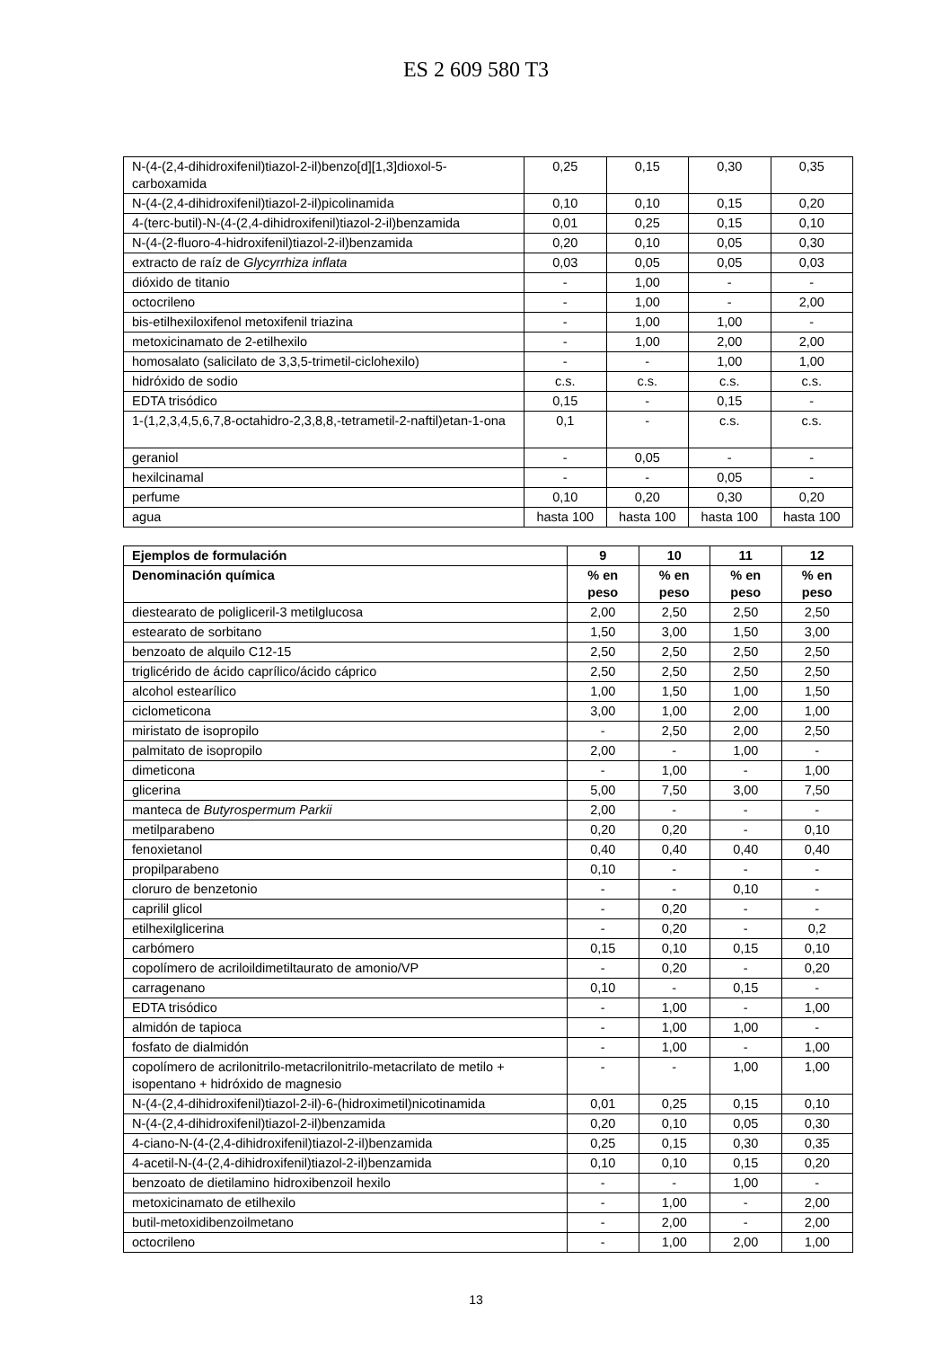ES 2 609 580 T3
| N-(4-(2,4-dihidroxifenil)tiazol-2-il)benzo[d][1,3]dioxol-5-carboxamida | 0,25 | 0,15 | 0,30 | 0,35 |
| N-(4-(2,4-dihidroxifenil)tiazol-2-il)picolinamida | 0,10 | 0,10 | 0,15 | 0,20 |
| 4-(terc-butil)-N-(4-(2,4-dihidroxifenil)tiazol-2-il)benzamida | 0,01 | 0,25 | 0,15 | 0,10 |
| N-(4-(2-fluoro-4-hidroxifenil)tiazol-2-il)benzamida | 0,20 | 0,10 | 0,05 | 0,30 |
| extracto de raíz de Glycyrrhiza inflata | 0,03 | 0,05 | 0,05 | 0,03 |
| dióxido de titanio | - | 1,00 | - | - |
| octocrileno | - | 1,00 | - | 2,00 |
| bis-etilhexiloxifenol metoxifenil triazina | - | 1,00 | 1,00 | - |
| metoxicinamato de 2-etilhexilo | - | 1,00 | 2,00 | 2,00 |
| homosalato (salicilato de 3,3,5-trimetil-ciclohexilo) | - | - | 1,00 | 1,00 |
| hidróxido de sodio | c.s. | c.s. | c.s. | c.s. |
| EDTA trisódico | 0,15 | - | 0,15 | - |
| 1-(1,2,3,4,5,6,7,8-octahidro-2,3,8,8,-tetrametil-2-naftil)etan-1-ona | 0,1 | - | c.s. | c.s. |
| geraniol | - | 0,05 | - | - |
| hexilcinamal | - | - | 0,05 | - |
| perfume | 0,10 | 0,20 | 0,30 | 0,20 |
| agua | hasta 100 | hasta 100 | hasta 100 | hasta 100 |
| Ejemplos de formulación | 9 | 10 | 11 | 12 |
| --- | --- | --- | --- | --- |
| Denominación química | % en peso | % en peso | % en peso | % en peso |
| diestearato de poligliceril-3 metilglucosa | 2,00 | 2,50 | 2,50 | 2,50 |
| estearato de sorbitano | 1,50 | 3,00 | 1,50 | 3,00 |
| benzoato de alquilo C12-15 | 2,50 | 2,50 | 2,50 | 2,50 |
| triglicérido de ácido caprílico/ácido cáprico | 2,50 | 2,50 | 2,50 | 2,50 |
| alcohol estearílico | 1,00 | 1,50 | 1,00 | 1,50 |
| ciclometicona | 3,00 | 1,00 | 2,00 | 1,00 |
| miristato de isopropilo | - | 2,50 | 2,00 | 2,50 |
| palmitato de isopropilo | 2,00 | - | 1,00 | - |
| dimeticona | - | 1,00 | - | 1,00 |
| glicerina | 5,00 | 7,50 | 3,00 | 7,50 |
| manteca de Butyrospermum Parkii | 2,00 | - | - | - |
| metilparabeno | 0,20 | 0,20 | - | 0,10 |
| fenoxietanol | 0,40 | 0,40 | 0,40 | 0,40 |
| propilparabeno | 0,10 | - | - | - |
| cloruro de benzetonio | - | - | 0,10 | - |
| caprilil glicol | - | 0,20 | - | - |
| etilhexilglicerina | - | 0,20 | - | 0,2 |
| carbómero | 0,15 | 0,10 | 0,15 | 0,10 |
| copolímero de acriloildimetiltaurato de amonio/VP | - | 0,20 | - | 0,20 |
| carragenano | 0,10 | - | 0,15 | - |
| EDTA trisódico | - | 1,00 | - | 1,00 |
| almidón de tapioca | - | 1,00 | 1,00 | - |
| fosfato de dialmidón | - | 1,00 | - | 1,00 |
| copolímero de acrilonitrilo-metacrilonitrilo-metacrilato de metilo + isopentano + hidróxido de magnesio | - | - | 1,00 | 1,00 |
| N-(4-(2,4-dihidroxifenil)tiazol-2-il)-6-(hidroximetil)nicotinamida | 0,01 | 0,25 | 0,15 | 0,10 |
| N-(4-(2,4-dihidroxifenil)tiazol-2-il)benzamida | 0,20 | 0,10 | 0,05 | 0,30 |
| 4-ciano-N-(4-(2,4-dihidroxifenil)tiazol-2-il)benzamida | 0,25 | 0,15 | 0,30 | 0,35 |
| 4-acetil-N-(4-(2,4-dihidroxifenil)tiazol-2-il)benzamida | 0,10 | 0,10 | 0,15 | 0,20 |
| benzoato de dietilamino hidroxibenzoil hexilo | - | - | 1,00 | - |
| metoxicinamato de etilhexilo | - | 1,00 | - | 2,00 |
| butil-metoxidibenzoilmetano | - | 2,00 | - | 2,00 |
| octocrileno | - | 1,00 | 2,00 | 1,00 |
13